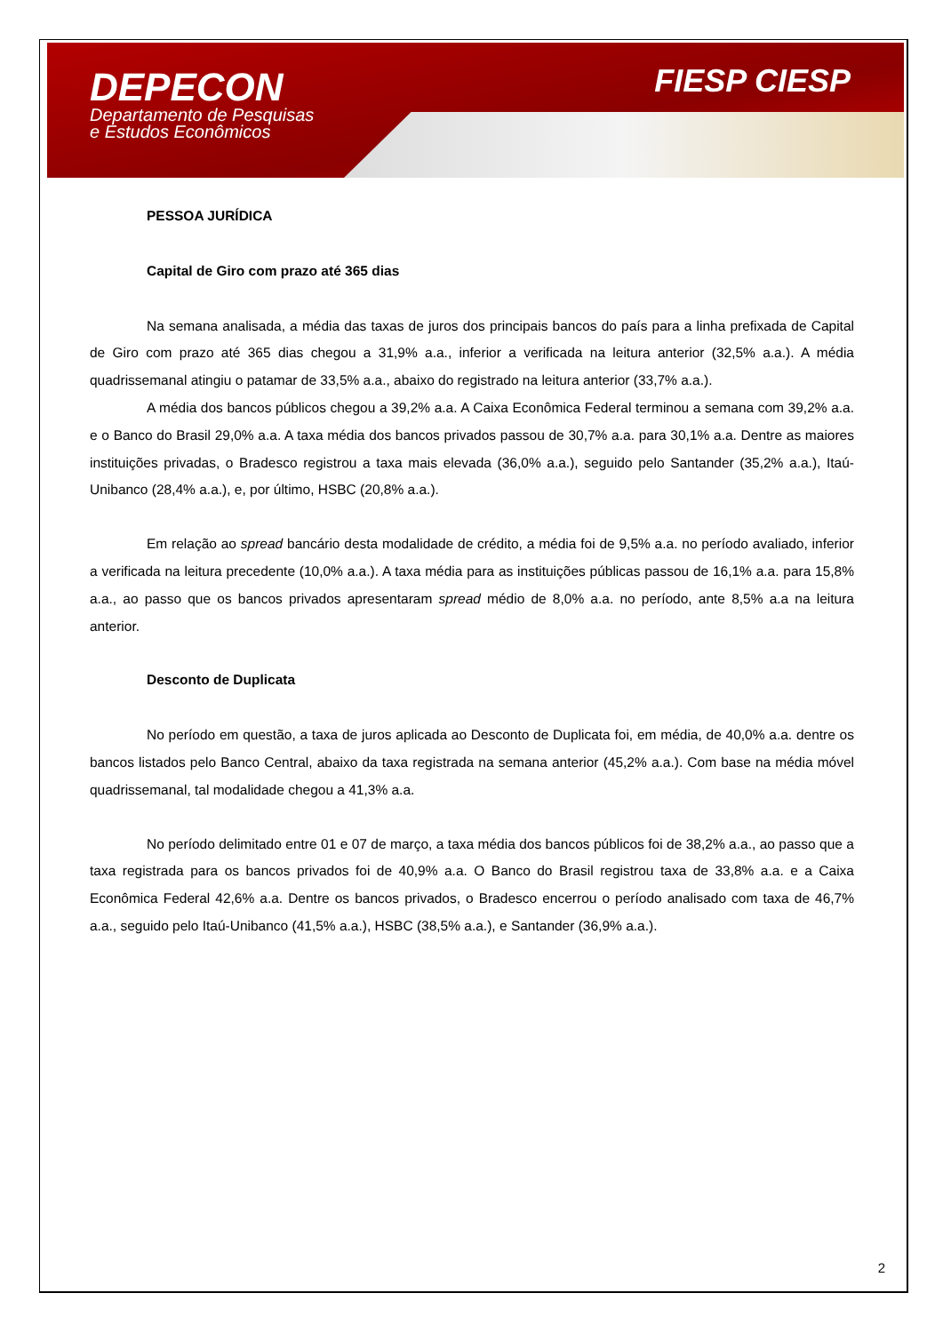DEPECON
Departamento de Pesquisas
e Estudos Econômicos
FIESP CIESP
PESSOA JURÍDICA
Capital de Giro com prazo até 365 dias
Na semana analisada, a média das taxas de juros dos principais bancos do país para a linha prefixada de Capital de Giro com prazo até 365 dias chegou a 31,9% a.a., inferior a verificada na leitura anterior (32,5% a.a.). A média quadrissemanal atingiu o patamar de 33,5% a.a., abaixo do registrado na leitura anterior (33,7% a.a.).
A média dos bancos públicos chegou a 39,2% a.a. A Caixa Econômica Federal terminou a semana com 39,2% a.a. e o Banco do Brasil 29,0% a.a. A taxa média dos bancos privados passou de 30,7% a.a. para 30,1% a.a. Dentre as maiores instituições privadas, o Bradesco registrou a taxa mais elevada (36,0% a.a.), seguido pelo Santander (35,2% a.a.), Itaú-Unibanco (28,4% a.a.), e, por último, HSBC (20,8% a.a.).
Em relação ao spread bancário desta modalidade de crédito, a média foi de 9,5% a.a. no período avaliado, inferior a verificada na leitura precedente (10,0% a.a.). A taxa média para as instituições públicas passou de 16,1% a.a. para 15,8% a.a., ao passo que os bancos privados apresentaram spread médio de 8,0% a.a. no período, ante 8,5% a.a na leitura anterior.
Desconto de Duplicata
No período em questão, a taxa de juros aplicada ao Desconto de Duplicata foi, em média, de 40,0% a.a. dentre os bancos listados pelo Banco Central, abaixo da taxa registrada na semana anterior (45,2% a.a.). Com base na média móvel quadrissemanal, tal modalidade chegou a 41,3% a.a.
No período delimitado entre 01 e 07 de março, a taxa média dos bancos públicos foi de 38,2% a.a., ao passo que a taxa registrada para os bancos privados foi de 40,9% a.a. O Banco do Brasil registrou taxa de 33,8% a.a. e a Caixa Econômica Federal 42,6% a.a. Dentre os bancos privados, o Bradesco encerrou o período analisado com taxa de 46,7% a.a., seguido pelo Itaú-Unibanco (41,5% a.a.), HSBC (38,5% a.a.), e Santander (36,9% a.a.).
2